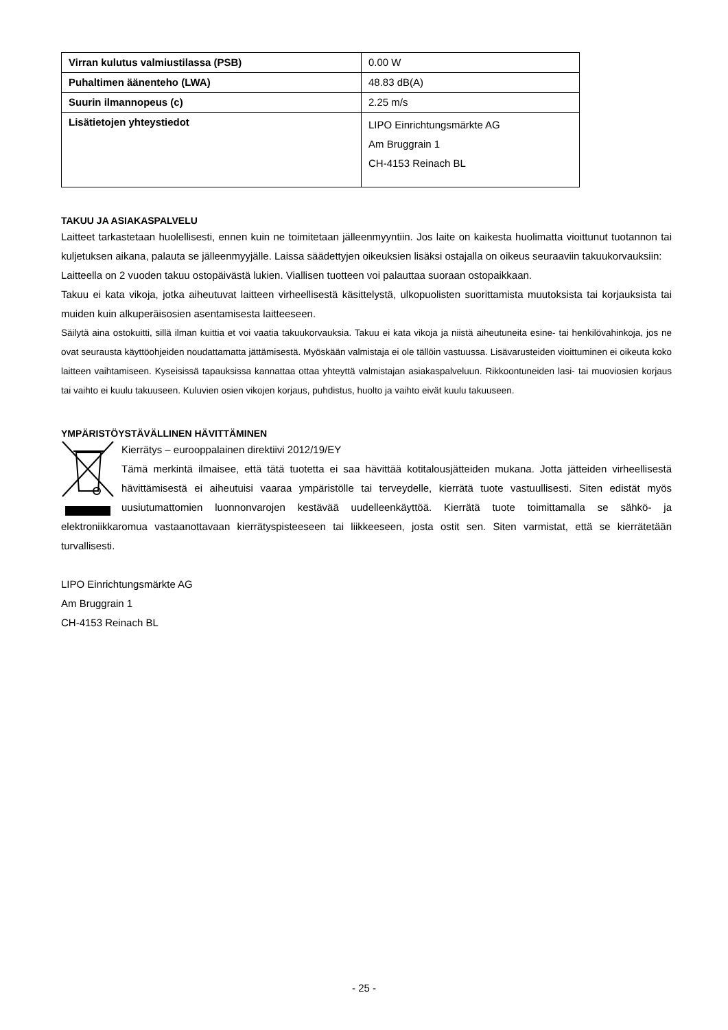| Virran kulutus valmiustilassa (PSB) | 0.00 W |
| Puhaltimen äänenteho (LWA) | 48.83 dB(A) |
| Suurin ilmannopeus (c) | 2.25 m/s |
| Lisätietojen yhteystiedot | LIPO Einrichtungsmärkte AG Am Bruggrain 1 CH-4153 Reinach BL |
TAKUU JA ASIAKASPALVELU
Laitteet tarkastetaan huolellisesti, ennen kuin ne toimitetaan jälleenmyyntiin. Jos laite on kaikesta huolimatta vioittunut tuotannon tai kuljetuksen aikana, palauta se jälleenmyyjälle. Laissa säädettyjen oikeuksien lisäksi ostajalla on oikeus seuraaviin takuukorvauksiin:
Laitteella on 2 vuoden takuu ostopäivästä lukien. Viallisen tuotteen voi palauttaa suoraan ostopaikkaan.
Takuu ei kata vikoja, jotka aiheutuvat laitteen virheellisestä käsittelystä, ulkopuolisten suorittamista muutoksista tai korjauksista tai muiden kuin alkuperäisosien asentamisesta laitteeseen.
Säilytä aina ostokuitti, sillä ilman kuittia et voi vaatia takuukorvauksia. Takuu ei kata vikoja ja niistä aiheutuneita esine- tai henkilövahinkoja, jos ne ovat seurausta käyttöohjeiden noudattamatta jättämisestä. Myöskään valmistaja ei ole tällöin vastuussa. Lisävarusteiden vioittuminen ei oikeuta koko laitteen vaihtamiseen. Kyseisissä tapauksissa kannattaa ottaa yhteyttä valmistajan asiakaspalveluun. Rikkoontuneiden lasi- tai muoviosien korjaus tai vaihto ei kuulu takuuseen. Kuluvien osien vikojen korjaus, puhdistus, huolto ja vaihto eivät kuulu takuuseen.
YMPÄRISTÖYSTÄVÄLLINEN HÄVITTÄMINEN
Kierrätys – eurooppalainen direktiivi 2012/19/EY
Tämä merkintä ilmaisee, että tätä tuotetta ei saa hävittää kotitalousjätteiden mukana. Jotta jätteiden virheellisestä hävittämisestä ei aiheutuisi vaaraa ympäristölle tai terveydelle, kierrätä tuote vastuullisesti. Siten edistät myös uusiutumattomien luonnonvarojen kestävää uudelleenkäyttöä. Kierrätä tuote toimittamalla se sähkö- ja elektroniikkaromua vastaanottavaan kierrätyspisteeseen tai liikkeeseen, josta ostit sen. Siten varmistat, että se kierrätetään turvallisesti.
LIPO Einrichtungsmärkte AG
Am Bruggrain 1
CH-4153 Reinach BL
- 25 -